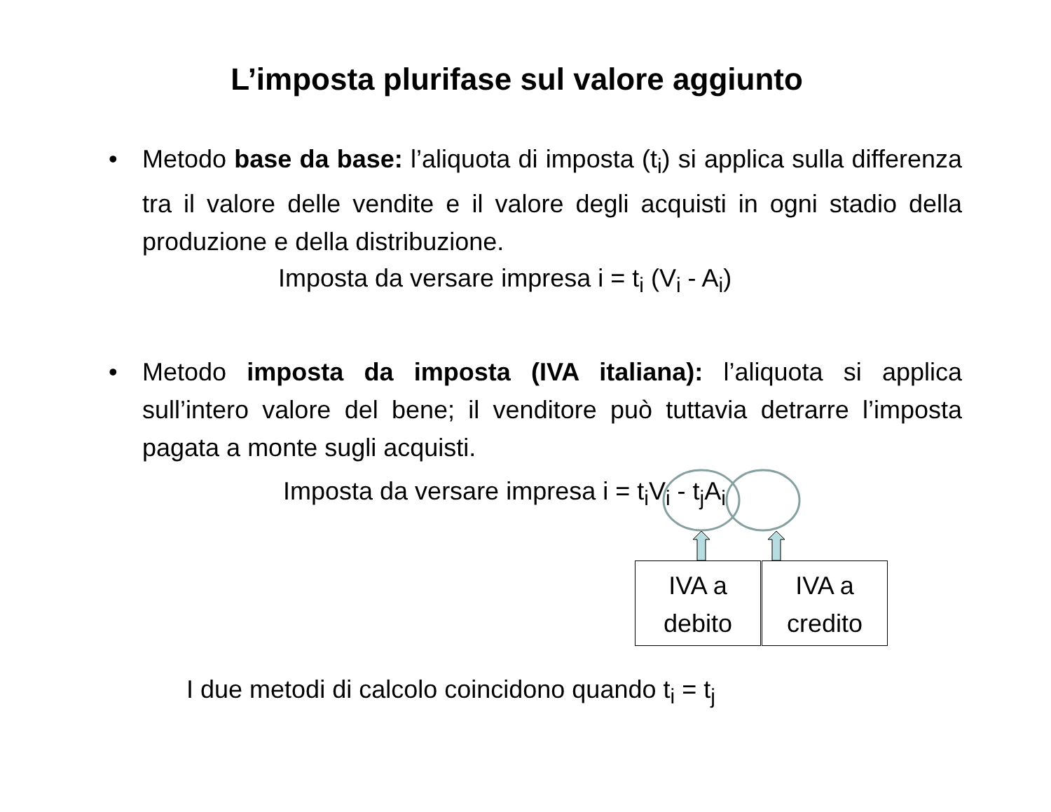L’imposta plurifase sul valore aggiunto
• Metodo base da base: l’aliquota di imposta (t<sub>i</sub>) si applica sulla differenza tra il valore delle vendite e il valore degli acquisti in ogni stadio della produzione e della distribuzione.
Imposta da versare impresa i = t<sub>i</sub> (V<sub>i</sub> - A<sub>i</sub>)
• Metodo imposta da imposta (IVA italiana): l’aliquota si applica sull’intero valore del bene; il venditore può tuttavia detrarre l’imposta pagata a monte sugli acquisti.
Imposta da versare impresa i = t<sub>i</sub>V<sub>i</sub> - t<sub>j</sub>A<sub>i</sub>
IVA a
debito
IVA a
credito
I due metodi di calcolo coincidono quando t<sub>i</sub> = t<sub>j</sub>